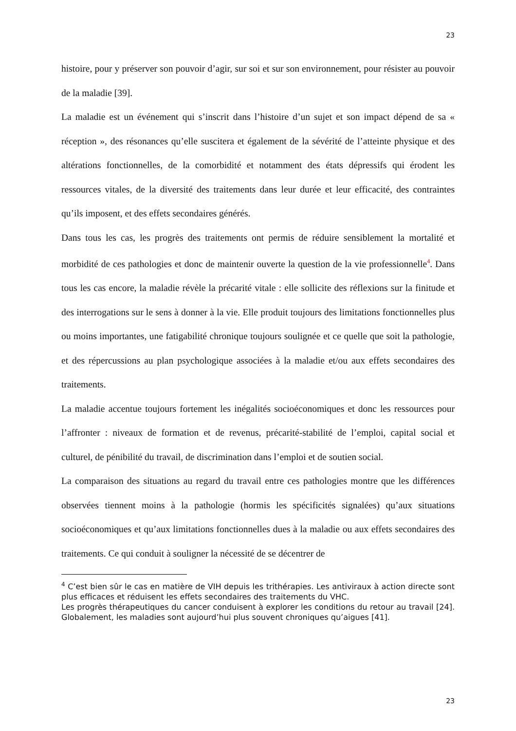23
histoire, pour y préserver son pouvoir d’agir, sur soi et sur son environnement, pour résister au pouvoir de la maladie [39].
La maladie est un événement qui s’inscrit dans l’histoire d’un sujet et son impact dépend de sa « réception », des résonances qu’elle suscitera et également de la sévérité de l’atteinte physique et des altérations fonctionnelles, de la comorbidité et notamment des états dépressifs qui érodent les ressources vitales, de la diversité des traitements dans leur durée et leur efficacité, des contraintes qu’ils imposent, et des effets secondaires générés.
Dans tous les cas, les progrès des traitements ont permis de réduire sensiblement la mortalité et morbidité de ces pathologies et donc de maintenir ouverte la question de la vie professionnelle<sup>4</sup>. Dans tous les cas encore, la maladie révèle la précarité vitale : elle sollicite des réflexions sur la finitude et des interrogations sur le sens à donner à la vie. Elle produit toujours des limitations fonctionnelles plus ou moins importantes, une fatigabilité chronique toujours soulignée et ce quelle que soit la pathologie, et des répercussions au plan psychologique associées à la maladie et/ou aux effets secondaires des traitements.
La maladie accentue toujours fortement les inégalités socioéconomiques et donc les ressources pour l’affronter : niveaux de formation et de revenus, précarité-stabilité de l’emploi, capital social et culturel, de pénibilité du travail, de discrimination dans l’emploi et de soutien social.
La comparaison des situations au regard du travail entre ces pathologies montre que les différences observées tiennent moins à la pathologie (hormis les spécificités signalées) qu’aux situations socioéconomiques et qu’aux limitations fonctionnelles dues à la maladie ou aux effets secondaires des traitements. Ce qui conduit à souligner la nécessité de se décentrer de
<sup>4</sup> C’est bien sûr le cas en matière de VIH depuis les trithérapies. Les antiviraux à action directe sont plus efficaces et réduisent les effets secondaires des traitements du VHC.
Les progrès thérapeutiques du cancer conduisent à explorer les conditions du retour au travail [24]. Globalement, les maladies sont aujourd’hui plus souvent chroniques qu’aigues [41].
23